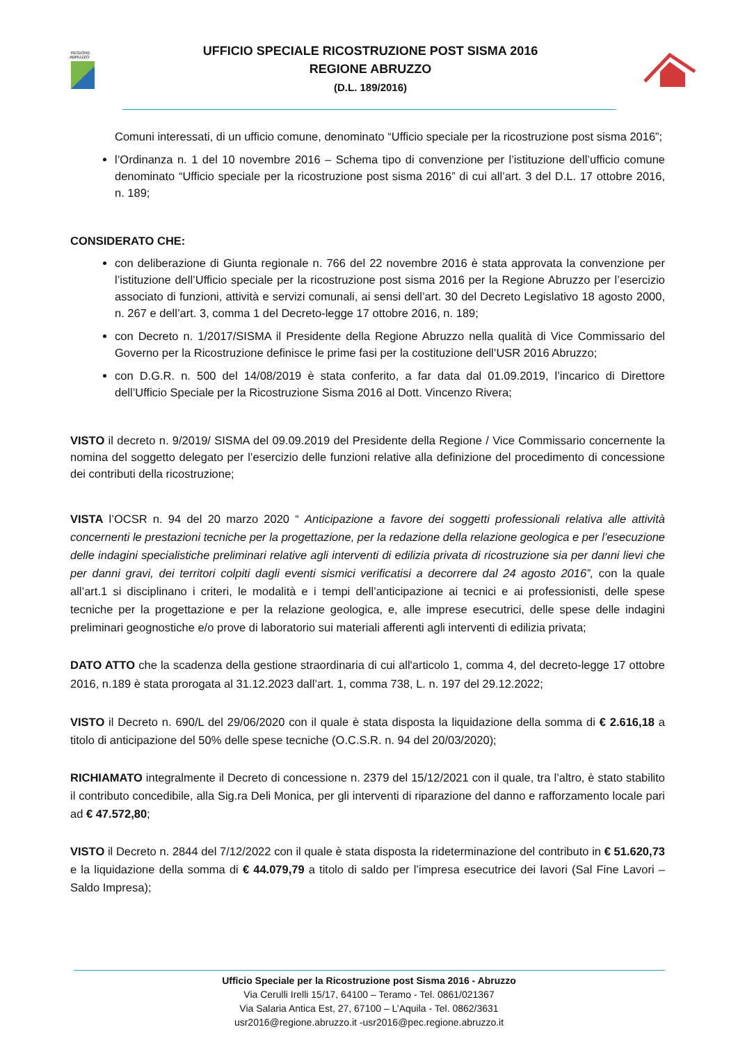REGIONE
ABRUZZO
UFFICIO SPECIALE RICOSTRUZIONE POST SISMA 2016
REGIONE ABRUZZO
(D.L. 189/2016)
Comuni interessati, di un ufficio comune, denominato “Ufficio speciale per la ricostruzione post sisma 2016”;
l’Ordinanza n. 1 del 10 novembre 2016 – Schema tipo di convenzione per l’istituzione dell’ufficio comune denominato “Ufficio speciale per la ricostruzione post sisma 2016” di cui all’art. 3 del D.L. 17 ottobre 2016, n. 189;
CONSIDERATO CHE:
con deliberazione di Giunta regionale n. 766 del 22 novembre 2016 è stata approvata la convenzione per l’istituzione dell’Ufficio speciale per la ricostruzione post sisma 2016 per la Regione Abruzzo per l’esercizio associato di funzioni, attività e servizi comunali, ai sensi dell’art. 30 del Decreto Legislativo 18 agosto 2000, n. 267 e dell’art. 3, comma 1 del Decreto-legge 17 ottobre 2016, n. 189;
con Decreto n. 1/2017/SISMA il Presidente della Regione Abruzzo nella qualità di Vice Commissario del Governo per la Ricostruzione definisce le prime fasi per la costituzione dell’USR 2016 Abruzzo;
con D.G.R. n. 500 del 14/08/2019 è stata conferito, a far data dal 01.09.2019, l’incarico di Direttore dell’Ufficio Speciale per la Ricostruzione Sisma 2016 al Dott. Vincenzo Rivera;
VISTO il decreto n. 9/2019/ SISMA del 09.09.2019 del Presidente della Regione / Vice Commissario concernente la nomina del soggetto delegato per l’esercizio delle funzioni relative alla definizione del procedimento di concessione dei contributi della ricostruzione;
VISTA l’OCSR n. 94 del 20 marzo 2020 “ Anticipazione a favore dei soggetti professionali relativa alle attività concernenti le prestazioni tecniche per la progettazione, per la redazione della relazione geologica e per l’esecuzione delle indagini specialistiche preliminari relative agli interventi di edilizia privata di ricostruzione sia per danni lievi che per danni gravi, dei territori colpiti dagli eventi sismici verificatisi a decorrere dal 24 agosto 2016”, con la quale all’art.1 si disciplinano i criteri, le modalità e i tempi dell’anticipazione ai tecnici e ai professionisti, delle spese tecniche per la progettazione e per la relazione geologica, e, alle imprese esecutrici, delle spese delle indagini preliminari geognostiche e/o prove di laboratorio sui materiali afferenti agli interventi di edilizia privata;
DATO ATTO che la scadenza della gestione straordinaria di cui all'articolo 1, comma 4, del decreto-legge 17 ottobre 2016, n.189 è stata prorogata al 31.12.2023 dall’art. 1, comma 738, L. n. 197 del 29.12.2022;
VISTO il Decreto n. 690/L del 29/06/2020 con il quale è stata disposta la liquidazione della somma di € 2.616,18 a titolo di anticipazione del 50% delle spese tecniche (O.C.S.R. n. 94 del 20/03/2020);
RICHIAMATO integralmente il Decreto di concessione n. 2379 del 15/12/2021 con il quale, tra l’altro, è stato stabilito il contributo concedibile, alla Sig.ra Deli Monica, per gli interventi di riparazione del danno e rafforzamento locale pari ad € 47.572,80;
VISTO il Decreto n. 2844 del 7/12/2022 con il quale è stata disposta la rideterminazione del contributo in € 51.620,73 e la liquidazione della somma di € 44.079,79 a titolo di saldo per l’impresa esecutrice dei lavori (Sal Fine Lavori – Saldo Impresa);
Ufficio Speciale per la Ricostruzione post Sisma 2016 - Abruzzo
Via Cerulli Irelli 15/17, 64100 – Teramo - Tel. 0861/021367
Via Salaria Antica Est, 27, 67100 – L’Aquila - Tel. 0862/3631
usr2016@regione.abruzzo.it -usr2016@pec.regione.abruzzo.it